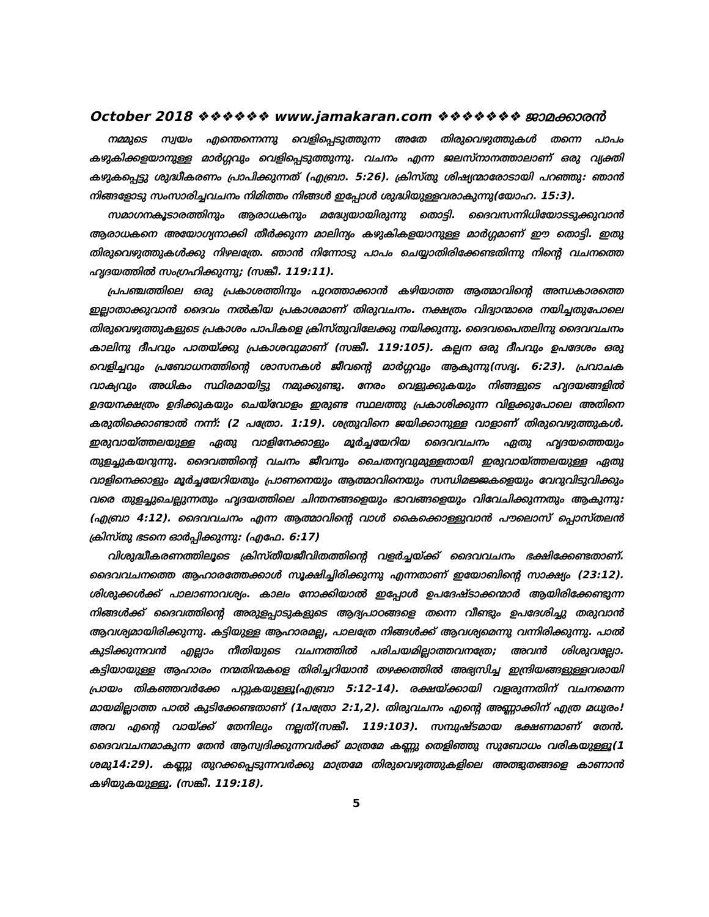October 2018 ❖❖❖❖❖❖ www.jamakaran.com ❖❖❖❖❖❖❖ ജാമക്കാരൻ
നമ്മുടെ സ്വയം എന്തെന്നെന്നു വെളിപ്പെടുത്തുന്ന അതേ തിരുവെഴുത്തുകൾ തന്നെ പാപം കഴുകിക്കളയാനുള്ള മാർഗ്ഗവും വെളിപ്പെടുത്തുന്നു. വചനം എന്ന ജലസ്നാനത്താലാണ് ഒരു വ്യക്തി കഴുകപ്പെട്ടു ശുദ്ധീകരണം പ്രാപിക്കുന്നത് (എബ്രാ. 5:26). ക്രിസ്തു ശിഷ്യന്മാരോടായി പറഞ്ഞു: ഞാൻ നിങ്ങളോടു സംസാരിച്ചവചനം നിമിത്തം നിങ്ങൾ ഇപ്പോൾ ശുദ്ധിയുള്ളവരാകുന്നു(യോഹ. 15:3).
സമാഗനകൂടാരത്തിനും ആരാധകനും മദ്ധ്യേയായിരുന്നു തൊട്ടി. ദൈവസന്നിധിയോടടുക്കുവാൻ ആരാധകനെ അയോഗ്യനാക്കി തീർക്കുന്ന മാലിന്യം കഴുകികളയാനുള്ള മാർഗ്ഗമാണ് ഈ തൊട്ടി. ഇതു തിരുവെഴുത്തുകൾക്കു നിഴലത്രേ. ഞാൻ നിന്നോടു പാപം ചെയ്യാതിരിക്കേണ്ടതിന്നു നിന്റെ വചനത്തെ ഹൃദയത്തിൽ സംഗ്രഹിക്കുന്നു; (സങ്കീ. 119:11).
പ്രപഞ്ചത്തിലെ ഒരു പ്രകാശത്തിനും പുറത്താക്കാൻ കഴിയാത്ത ആത്മാവിന്റെ അന്ധകാരത്തെ ഇല്ലാതാക്കുവാൻ ദൈവം നൽകിയ പ്രകാശമാണ് തിരുവചനം. നക്ഷത്രം വിദ്വാന്മാരെ നയിച്ചതുപോലെ തിരുവെഴുത്തുകളുടെ പ്രകാശം പാപികളെ ക്രിസ്തുവിലേക്കു നയിക്കുന്നു. ദൈവപൈതലിനു ദൈവവചനം കാലിനു ദീപവും പാതയ്ക്കു പ്രകാശവുമാണ് (സങ്കീ. 119:105). കല്പന ഒരു ദീപവും ഉപദേശം ഒരു വെളിച്ചവും പ്രബോധനത്തിന്റെ ശാസനകൾ ജീവന്റെ മാർഗ്ഗവും ആകുന്നു(സദൃ. 6:23). പ്രവാചക വാക്യവും അധികം സ്ഥിരമായിട്ടു നമുക്കുണ്ടു. നേരം വെളുക്കുകയും നിങ്ങളുടെ ഹൃദയങ്ങളിൽ ഉദയനക്ഷത്രം ഉദിക്കുകയും ചെയ്‌വോളം ഇരുണ്ട സ്ഥലത്തു പ്രകാശിക്കുന്ന വിളക്കുപോലെ അതിനെ കരുതിക്കൊണ്ടാൽ നന്ന്: (2 പത്രോ. 1:19). ശത്രുവിനെ ജയിക്കാനുള്ള വാളാണ് തിരുവെഴുത്തുകൾ. ഇരുവായ്ത്തലയുള്ള ഏതു വാളിനേക്കാളും മൂർച്ചയേറിയ ദൈവവചനം ഏതു ഹൃദയത്തെയും തുളച്ചുകയറുന്നു. ദൈവത്തിന്റെ വചനം ജീവനും ചൈതന്യവുമുള്ളതായി ഇരുവായ്ത്തലയുള്ള ഏതു വാളിനെക്കാളും മൂർച്ചയേറിയതും പ്രാണനെയും ആത്മാവിനെയും സന്ധിമജ്ജകളെയും വേറുവിടുവിക്കും വരെ തുളച്ചുചെല്ലുന്നതും ഹൃദയത്തിലെ ചിന്തനങ്ങളെയും ഭാവങ്ങളെയും വിവേചിക്കുന്നതും ആകുന്നു: (എബ്രാ 4:12). ദൈവവചനം എന്ന ആത്മാവിന്റെ വാൾ കൈക്കൊള്ളുവാൻ പൗലൊസ് പ്പൊസ്തലൻ ക്രിസ്തു ഭടനെ ഓർപ്പിക്കുന്നു: (എഫേ. 6:17)
വിശുദ്ധീകരണത്തിലൂടെ ക്രിസ്തീയജീവിതത്തിന്റെ വളർച്ചയ്ക്ക് ദൈവവചനം ഭക്ഷിക്കേണ്ടതാണ്. ദൈവവചനത്തെ ആഹാരത്തേക്കാൾ സൂക്ഷിച്ചിരിക്കുന്നു എന്നതാണ് ഇയോബിന്റെ സാക്ഷ്യം (23:12). ശിശുക്കൾക്ക് പാലാണാവശ്യം. കാലം നോക്കിയാൽ ഇപ്പോൾ ഉപദേഷ്ടാക്കന്മാർ ആയിരിക്കേണ്ടുന്ന നിങ്ങൾക്ക് ദൈവത്തിന്റെ അരുളപ്പാടുകളുടെ ആദ്യപാഠങ്ങളെ തന്നെ വീണ്ടും ഉപദേശിച്ചു തരുവാൻ ആവശ്യമായിരിക്കുന്നു. കട്ടിയുള്ള ആഹാരമല്ല, പാലത്രേ നിങ്ങൾക്ക് ആവശ്യമെന്നു വന്നിരിക്കുന്നു. പാൽ കുടിക്കുന്നവൻ എല്ലാം നീതിയുടെ വചനത്തിൽ പരിചയമില്ലാത്തവനത്രേ; അവൻ ശിശുവല്ലോ. കട്ടിയായുള്ള ആഹാരം നന്മതിന്മകളെ തിരിച്ചറിയാൻ തഴക്കത്തിൽ അഭ്യസിച്ച ഇന്ദ്രിയങ്ങളുള്ളവരായി പ്രായം തികഞ്ഞവർക്കേ പറ്റുകയുള്ളൂ(എബ്രാ 5:12-14). രക്ഷയ്ക്കായി വളരുന്നതിന് വചനമെന്ന മായമില്ലാത്ത പാൽ കുടിക്കേണ്ടതാണ് (1പത്രോ 2:1,2). തിരുവചനം എന്റെ അണ്ണാക്കിന് എത്ര മധുരം! അവ എന്റെ വായ്ക്ക് തേനിലും നല്ലത്(സങ്കീ. 119:103). സമ്പുഷ്ടമായ ഭക്ഷണമാണ് തേൻ. ദൈവവചനമാകുന്ന തേൻ ആസ്വദിക്കുന്നവർക്ക് മാത്രമേ കണ്ണു തെളിഞ്ഞു സുബോധം വരികയുള്ളൂ(1 ശമു14:29). കണ്ണു തുറക്കപ്പെടുന്നവർക്കു മാത്രമേ തിരുവെഴുത്തുകളിലെ അത്ഭുതങ്ങളെ കാണാൻ കഴിയുകയുള്ളൂ. (സങ്കീ. 119:18).
5